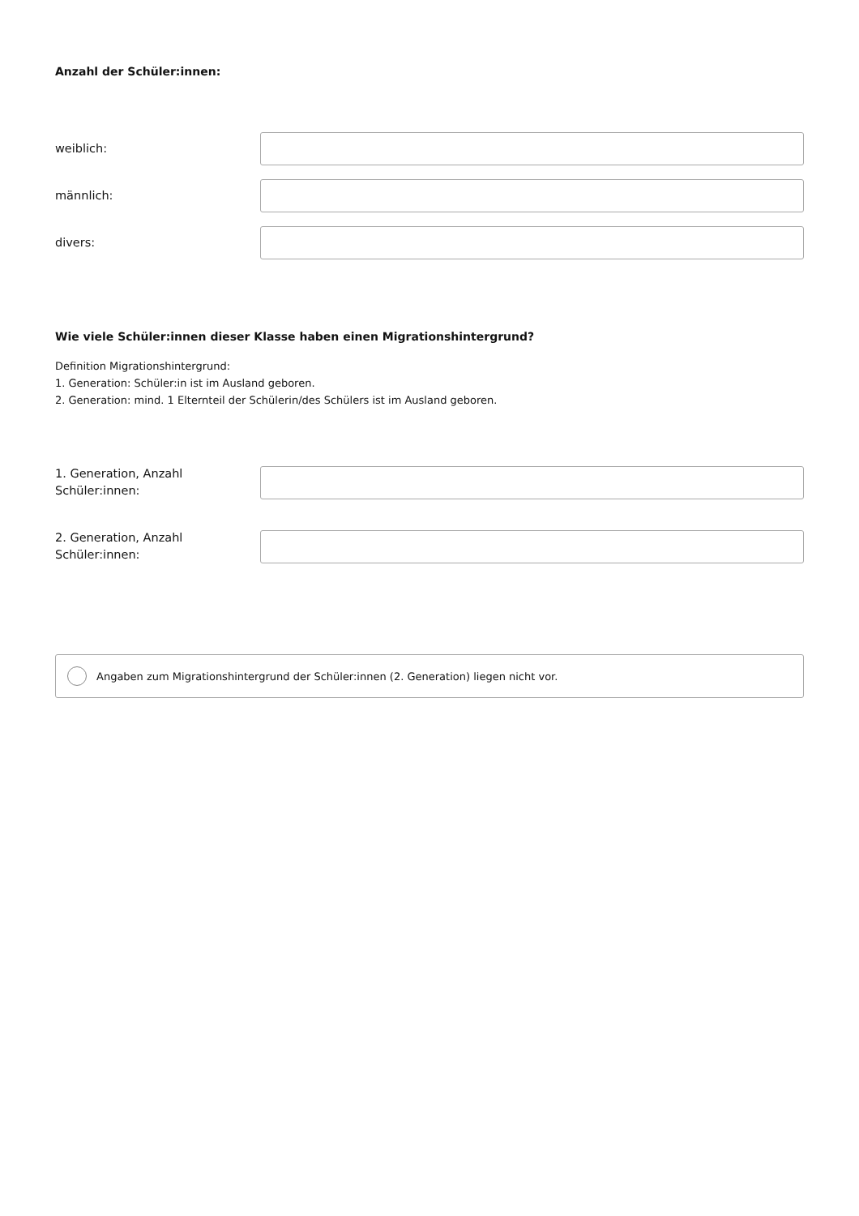Anzahl der Schüler:innen:
weiblich:
männlich:
divers:
Wie viele Schüler:innen dieser Klasse haben einen Migrationshintergrund?
Definition Migrationshintergrund:
1. Generation: Schüler:in ist im Ausland geboren.
2. Generation: mind. 1 Elternteil der Schülerin/des Schülers ist im Ausland geboren.
1. Generation, Anzahl
Schüler:innen:
2. Generation, Anzahl
Schüler:innen:
Angaben zum Migrationshintergrund der Schüler:innen (2. Generation) liegen nicht vor.